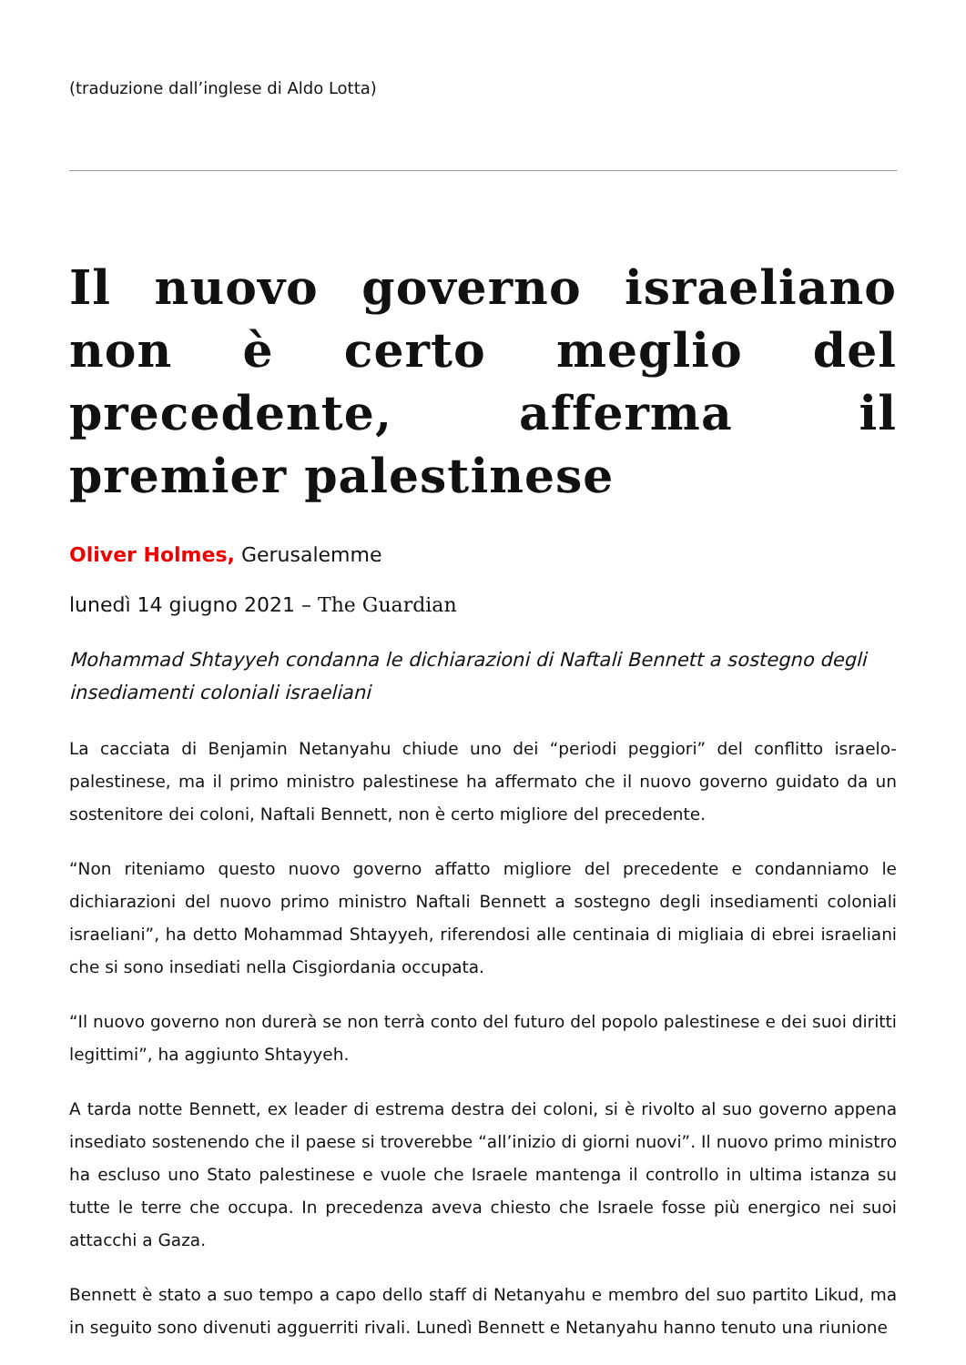(traduzione dall’inglese di Aldo Lotta)
Il nuovo governo israeliano non è certo meglio del precedente, afferma il premier palestinese
Oliver Holmes, Gerusalemme
lunedì 14 giugno 2021 – The Guardian
Mohammad Shtayyeh condanna le dichiarazioni di Naftali Bennett a sostegno degli insediamenti coloniali israeliani
La cacciata di Benjamin Netanyahu chiude uno dei “periodi peggiori” del conflitto israelo-palestinese, ma il primo ministro palestinese ha affermato che il nuovo governo guidato da un sostenitore dei coloni, Naftali Bennett, non è certo migliore del precedente.
“Non riteniamo questo nuovo governo affatto migliore del precedente e condanniamo le dichiarazioni del nuovo primo ministro Naftali Bennett a sostegno degli insediamenti coloniali israeliani”, ha detto Mohammad Shtayyeh, riferendosi alle centinaia di migliaia di ebrei israeliani che si sono insediati nella Cisgiordania occupata.
“Il nuovo governo non durerà se non terrà conto del futuro del popolo palestinese e dei suoi diritti legittimi”, ha aggiunto Shtayyeh.
A tarda notte Bennett, ex leader di estrema destra dei coloni, si è rivolto al suo governo appena insediato sostenendo che il paese si troverebbe “all’inizio di giorni nuovi”. Il nuovo primo ministro ha escluso uno Stato palestinese e vuole che Israele mantenga il controllo in ultima istanza su tutte le terre che occupa. In precedenza aveva chiesto che Israele fosse più energico nei suoi attacchi a Gaza.
Bennett è stato a suo tempo a capo dello staff di Netanyahu e membro del suo partito Likud, ma in seguito sono divenuti agguerriti rivali. Lunedì Bennett e Netanyahu hanno tenuto una riunione